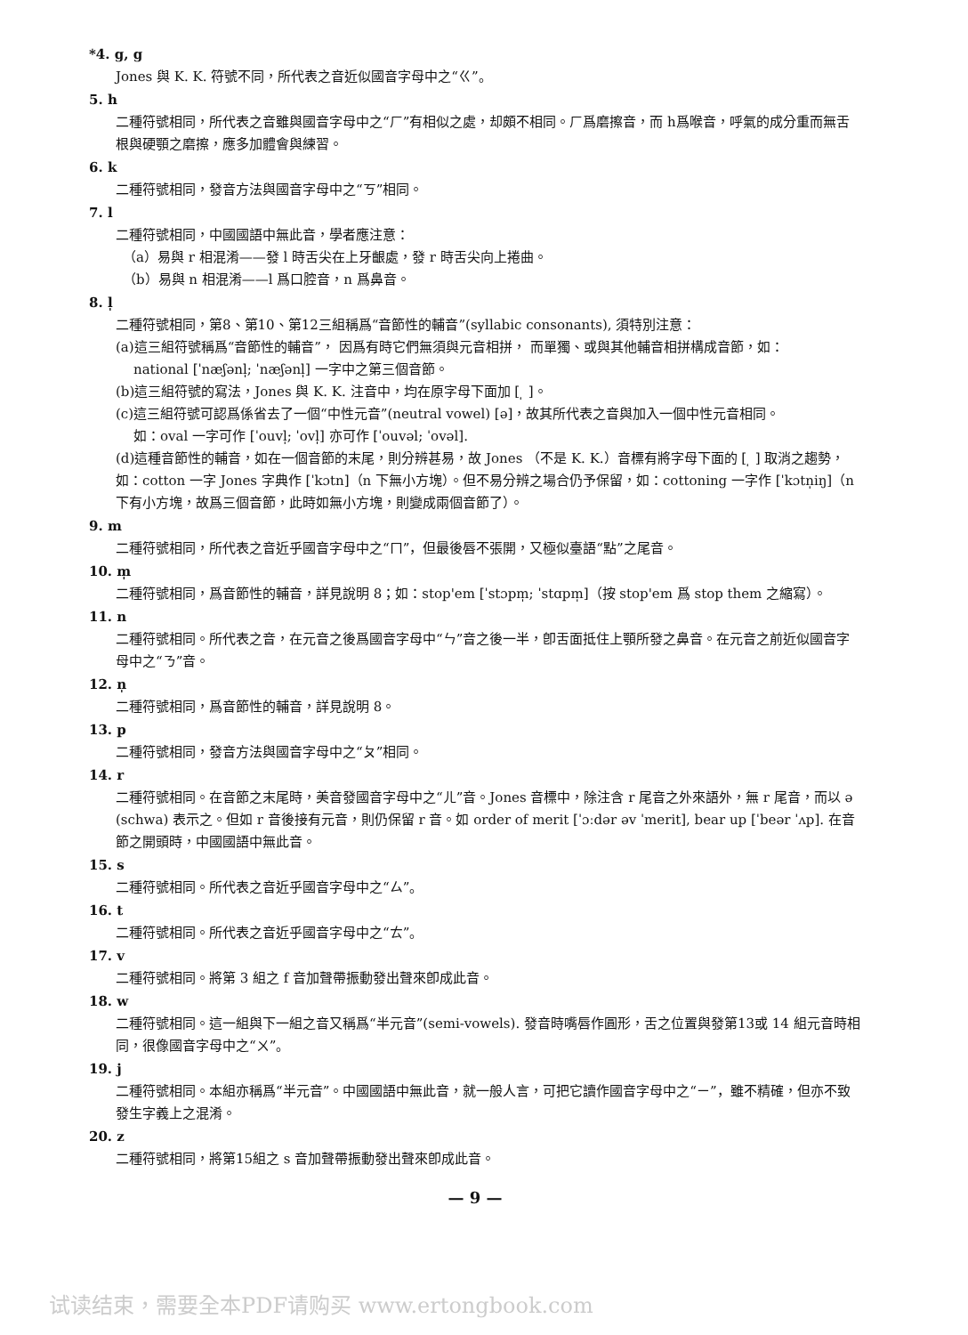*4. g, g
Jones 與 K. K. 符號不同，所代表之音近似國音字母中之“ㄍ”。
5. h
二種符號相同，所代表之音雖與國音字母中之“ㄏ”有相似之處，却頗不相同。ㄏ爲磨擦音，而 h爲喉音，呼氣的成分重而無舌根與硬顎之磨擦，應多加體會與練習。
6. k
二種符號相同，發音方法與國音字母中之“ㄎ”相同。
7. l
二種符號相同，中國國語中無此音，學者應注意：
（a）易與 r 相混淆——發 l 時舌尖在上牙齦處，發 r 時舌尖向上捲曲。
（b）易與 n 相混淆——l 爲口腔音，n 爲鼻音。
8. l̩
二種符號相同，第8、第10、第12三組稱爲“音節性的輔音”(syllabic consonants), 須特別注意：
(a)這三組符號稱爲“音節性的輔音”， 因爲有時它們無須與元音相拼， 而單獨、或與其他輔音相拼構成音節，如：
national [ˈnæʃənl̩; ˈnæʃənl̩] 一字中之第三個音節。
(b)這三組符號的寫法，Jones 與 K. K. 注音中，均在原字母下面加 [ ̩ ]。
(c)這三組符號可認爲係省去了一個“中性元音”(neutral vowel) [ə]，故其所代表之音與加入一個中性元音相同。
如：oval 一字可作 [ˈouvl̩; ˈovl̩] 亦可作 [ˈouvəl; ˈovəl].
(d)這種音節性的輔音，如在一個音節的末尾，則分辨甚易，故 Jones （不是 K. K.）音標有將字母下面的 [ ̩ ] 取消之趨勢，如：cotton 一字 Jones 字典作 [ˈkɔtn]（n 下無小方塊）。但不易分辨之場合仍予保留，如：cottoning 一字作 [ˈkɔtn̩iŋ]（n 下有小方塊，故爲三個音節，此時如無小方塊，則變成兩個音節了）。
9. m
二種符號相同，所代表之音近乎國音字母中之“ㄇ”，但最後唇不張開，又極似臺語“點”之尾音。
10. m̩
二種符號相同，爲音節性的輔音，詳見說明 8；如：stop'em [ˈstɔpm̩; ˈstɑpm̩]（按 stop'em 爲 stop them 之縮寫）。
11. n
二種符號相同。所代表之音，在元音之後爲國音字母中“ㄣ”音之後一半，卽舌面抵住上顎所發之鼻音。在元音之前近似國音字母中之“ㄋ”音。
12. n̩
二種符號相同，爲音節性的輔音，詳見說明 8。
13. p
二種符號相同，發音方法與國音字母中之“ㄆ”相同。
14. r
二種符號相同。在音節之末尾時，美音發國音字母中之“ㄦ”音。Jones 音標中，除注含 r 尾音之外來語外，無 r 尾音，而以 ə (schwa) 表示之。但如 r 音後接有元音，則仍保留 r 音。如 order of merit [ˈɔːdər əv ˈmerit], bear up [ˈbeər ˈʌp]. 在音節之開頭時，中國國語中無此音。
15. s
二種符號相同。所代表之音近乎國音字母中之“ㄙ”。
16. t
二種符號相同。所代表之音近乎國音字母中之“ㄊ”。
17. v
二種符號相同。將第 3 組之 f 音加聲帶振動發出聲來卽成此音。
18. w
二種符號相同。這一組與下一組之音又稱爲“半元音”(semi-vowels). 發音時嘴唇作圓形，舌之位置與發第13或 14 組元音時相同，很像國音字母中之“ㄨ”。
19. j
二種符號相同。本組亦稱爲“半元音”。中國國語中無此音，就一般人言，可把它讀作國音字母中之“ㄧ”，雖不精確，但亦不致發生字義上之混淆。
20. z
二種符號相同，將第15組之 s 音加聲帶振動發出聲來卽成此音。
— 9 —
试读结束，需要全本PDF请购买 www.ertongbook.com